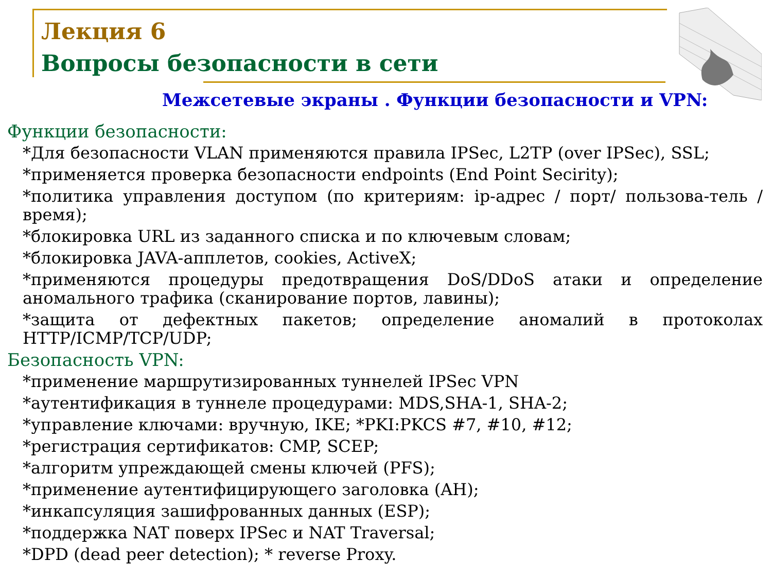Лекция 6
Вопросы безопасности в сети
Межсетевые экраны . Функции безопасности и VPN:
Функции безопасности:
*Для безопасности VLAN применяются правила IPSec, L2TP (over IPSec), SSL;
*применяется проверка безопасности endpoints (End Point Secirity);
*политика управления доступом (по критериям: ip-адрес / порт/ пользова-тель / время);
*блокировка URL из заданного списка и по ключевым словам;
*блокировка JAVA-апплетов, cookies, ActiveX;
*применяются процедуры предотвращения DoS/DDoS атаки и определение аномального трафика (сканирование портов, лавины);
*защита от дефектных пакетов; определение аномалий в протоколах HTTP/ICMP/TCP/UDP;
Безопасность VPN:
*применение маршрутизированных туннелей IPSec VPN
*аутентификация в туннеле процедурами: MDS,SHA-1, SHA-2;
*управление ключами: вручную, IKE; *PKI:PKCS #7, #10, #12;
*регистрация сертификатов: CMP, SCEP;
*алгоритм упреждающей смены ключей (PFS);
*применение аутентифицирующего заголовка (AH);
*инкапсуляция зашифрованных данных (ESP);
*поддержка NAT поверх IPSec и NAT Traversal;
*DPD (dead peer detection); * reverse Proxy.